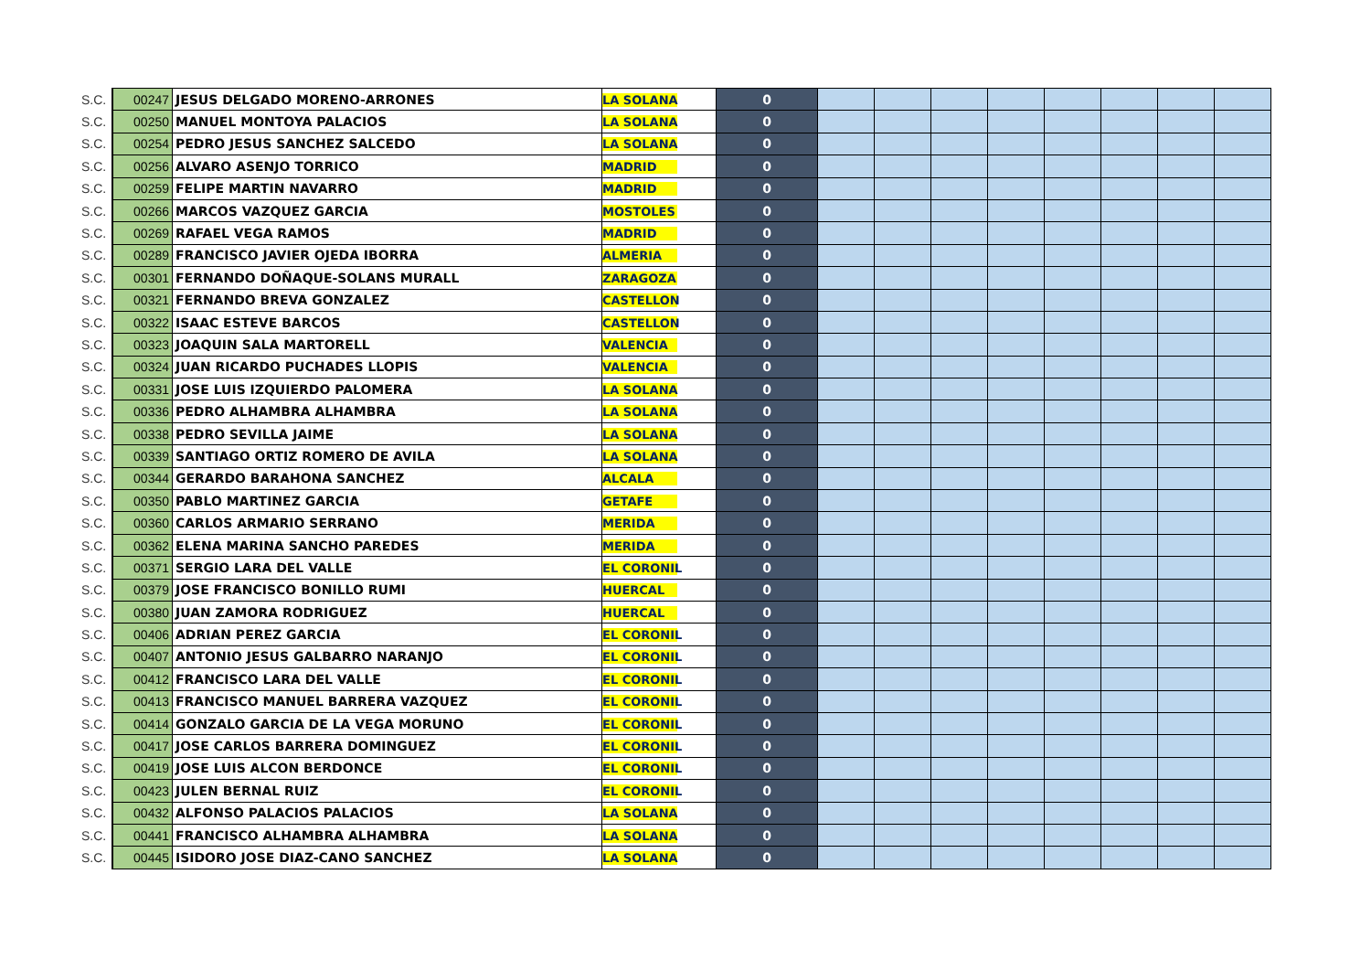| S.C. | 00247 | JESUS DELGADO MORENO-ARRONES | LA SOLANA | 0 | | | | | | | | |
| S.C. | 00250 | MANUEL MONTOYA PALACIOS | LA SOLANA | 0 | | | | | | | | |
| S.C. | 00254 | PEDRO JESUS SANCHEZ SALCEDO | LA SOLANA | 0 | | | | | | | | |
| S.C. | 00256 | ALVARO ASENJO TORRICO | MADRID | 0 | | | | | | | | |
| S.C. | 00259 | FELIPE MARTIN NAVARRO | MADRID | 0 | | | | | | | | |
| S.C. | 00266 | MARCOS VAZQUEZ GARCIA | MOSTOLES | 0 | | | | | | | | |
| S.C. | 00269 | RAFAEL VEGA RAMOS | MADRID | 0 | | | | | | | | |
| S.C. | 00289 | FRANCISCO JAVIER OJEDA IBORRA | ALMERIA | 0 | | | | | | | | |
| S.C. | 00301 | FERNANDO DOÑAQUE-SOLANS MURALL | ZARAGOZA | 0 | | | | | | | | |
| S.C. | 00321 | FERNANDO BREVA GONZALEZ | CASTELLON | 0 | | | | | | | | |
| S.C. | 00322 | ISAAC ESTEVE BARCOS | CASTELLON | 0 | | | | | | | | |
| S.C. | 00323 | JOAQUIN SALA MARTORELL | VALENCIA | 0 | | | | | | | | |
| S.C. | 00324 | JUAN RICARDO PUCHADES LLOPIS | VALENCIA | 0 | | | | | | | | |
| S.C. | 00331 | JOSE LUIS IZQUIERDO PALOMERA | LA SOLANA | 0 | | | | | | | | |
| S.C. | 00336 | PEDRO ALHAMBRA ALHAMBRA | LA SOLANA | 0 | | | | | | | | |
| S.C. | 00338 | PEDRO SEVILLA JAIME | LA SOLANA | 0 | | | | | | | | |
| S.C. | 00339 | SANTIAGO ORTIZ ROMERO DE AVILA | LA SOLANA | 0 | | | | | | | | |
| S.C. | 00344 | GERARDO BARAHONA SANCHEZ | ALCALA | 0 | | | | | | | | |
| S.C. | 00350 | PABLO MARTINEZ GARCIA | GETAFE | 0 | | | | | | | | |
| S.C. | 00360 | CARLOS ARMARIO SERRANO | MERIDA | 0 | | | | | | | | |
| S.C. | 00362 | ELENA MARINA SANCHO PAREDES | MERIDA | 0 | | | | | | | | |
| S.C. | 00371 | SERGIO LARA DEL VALLE | EL CORONIL | 0 | | | | | | | | |
| S.C. | 00379 | JOSE FRANCISCO BONILLO RUMI | HUERCAL | 0 | | | | | | | | |
| S.C. | 00380 | JUAN ZAMORA RODRIGUEZ | HUERCAL | 0 | | | | | | | | |
| S.C. | 00406 | ADRIAN PEREZ GARCIA | EL CORONIL | 0 | | | | | | | | |
| S.C. | 00407 | ANTONIO JESUS GALBARRO NARANJO | EL CORONIL | 0 | | | | | | | | |
| S.C. | 00412 | FRANCISCO LARA DEL VALLE | EL CORONIL | 0 | | | | | | | | |
| S.C. | 00413 | FRANCISCO MANUEL BARRERA VAZQUEZ | EL CORONIL | 0 | | | | | | | | |
| S.C. | 00414 | GONZALO GARCIA DE LA VEGA MORUNO | EL CORONIL | 0 | | | | | | | | |
| S.C. | 00417 | JOSE CARLOS BARRERA DOMINGUEZ | EL CORONIL | 0 | | | | | | | | |
| S.C. | 00419 | JOSE LUIS ALCON BERDONCE | EL CORONIL | 0 | | | | | | | | |
| S.C. | 00423 | JULEN BERNAL RUIZ | EL CORONIL | 0 | | | | | | | | |
| S.C. | 00432 | ALFONSO PALACIOS PALACIOS | LA SOLANA | 0 | | | | | | | | |
| S.C. | 00441 | FRANCISCO ALHAMBRA ALHAMBRA | LA SOLANA | 0 | | | | | | | | |
| S.C. | 00445 | ISIDORO JOSE DIAZ-CANO SANCHEZ | LA SOLANA | 0 | | | | | | | | |